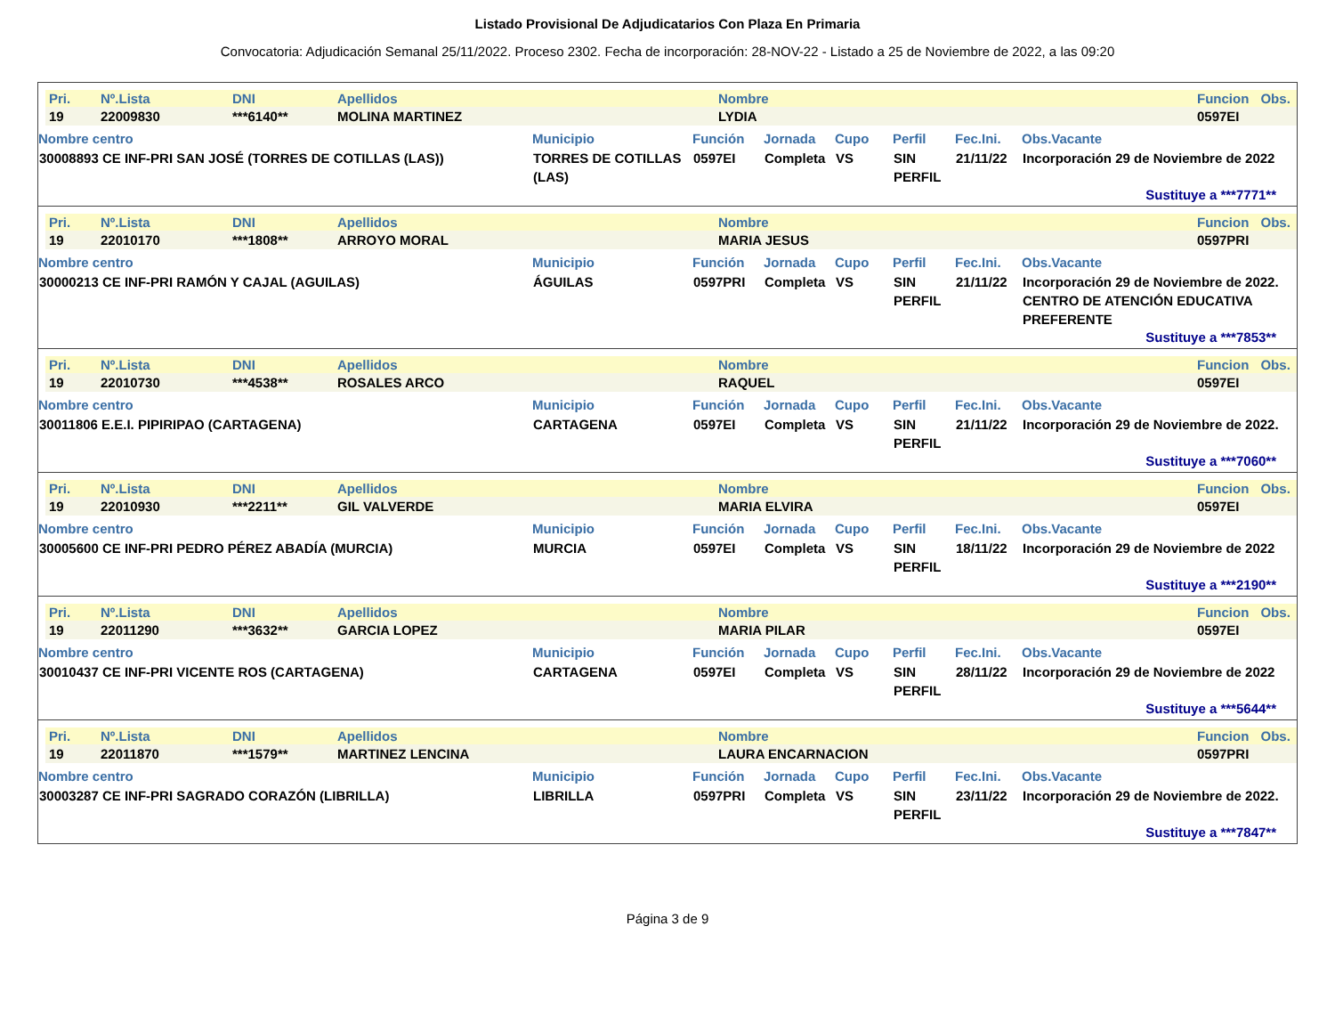Listado Provisional De Adjudicatarios Con Plaza En Primaria
Convocatoria: Adjudicación Semanal 25/11/2022. Proceso 2302. Fecha de incorporación: 28-NOV-22 - Listado a 25 de Noviembre de 2022, a las 09:20
| Pri. | Nº.Lista | DNI | Apellidos | Nombre | Funcion | Obs. |
| --- | --- | --- | --- | --- | --- | --- |
| 19 | 22009830 | ***6140** | MOLINA MARTINEZ | LYDIA | 0597EI | |
| Nombre centro | Municipio | Función | Jornada | Cupo | Perfil | Fec.Ini. | Obs.Vacante |
| --- | --- | --- | --- | --- | --- | --- | --- |
| 30008893 CE INF-PRI SAN JOSÉ (TORRES DE COTILLAS (LAS)) | TORRES DE COTILLAS (LAS) | 0597EI | Completa | VS | SIN PERFIL | 21/11/22 | Incorporación 29 de Noviembre de 2022 |
Sustituye a ***7771**
| Pri. | Nº.Lista | DNI | Apellidos | Nombre | Funcion | Obs. |
| --- | --- | --- | --- | --- | --- | --- |
| 19 | 22010170 | ***1808** | ARROYO MORAL | MARIA JESUS | 0597PRI | |
| Nombre centro | Municipio | Función | Jornada | Cupo | Perfil | Fec.Ini. | Obs.Vacante |
| --- | --- | --- | --- | --- | --- | --- | --- |
| 30000213 CE INF-PRI RAMÓN Y CAJAL (AGUILAS) | ÁGUILAS | 0597PRI | Completa | VS | SIN PERFIL | 21/11/22 | Incorporación 29 de Noviembre de 2022. CENTRO DE ATENCIÓN EDUCATIVA PREFERENTE |
Sustituye a ***7853**
| Pri. | Nº.Lista | DNI | Apellidos | Nombre | Funcion | Obs. |
| --- | --- | --- | --- | --- | --- | --- |
| 19 | 22010730 | ***4538** | ROSALES ARCO | RAQUEL | 0597EI | |
| Nombre centro | Municipio | Función | Jornada | Cupo | Perfil | Fec.Ini. | Obs.Vacante |
| --- | --- | --- | --- | --- | --- | --- | --- |
| 30011806 E.E.I. PIPIRIPAO (CARTAGENA) | CARTAGENA | 0597EI | Completa | VS | SIN PERFIL | 21/11/22 | Incorporación 29 de Noviembre de 2022. |
Sustituye a ***7060**
| Pri. | Nº.Lista | DNI | Apellidos | Nombre | Funcion | Obs. |
| --- | --- | --- | --- | --- | --- | --- |
| 19 | 22010930 | ***2211** | GIL VALVERDE | MARIA ELVIRA | 0597EI | |
| Nombre centro | Municipio | Función | Jornada | Cupo | Perfil | Fec.Ini. | Obs.Vacante |
| --- | --- | --- | --- | --- | --- | --- | --- |
| 30005600 CE INF-PRI PEDRO PÉREZ ABADÍA (MURCIA) | MURCIA | 0597EI | Completa | VS | SIN PERFIL | 18/11/22 | Incorporación 29 de Noviembre de 2022 |
Sustituye a ***2190**
| Pri. | Nº.Lista | DNI | Apellidos | Nombre | Funcion | Obs. |
| --- | --- | --- | --- | --- | --- | --- |
| 19 | 22011290 | ***3632** | GARCIA LOPEZ | MARIA PILAR | 0597EI | |
| Nombre centro | Municipio | Función | Jornada | Cupo | Perfil | Fec.Ini. | Obs.Vacante |
| --- | --- | --- | --- | --- | --- | --- | --- |
| 30010437 CE INF-PRI VICENTE ROS (CARTAGENA) | CARTAGENA | 0597EI | Completa | VS | SIN PERFIL | 28/11/22 | Incorporación 29 de Noviembre de 2022 |
Sustituye a ***5644**
| Pri. | Nº.Lista | DNI | Apellidos | Nombre | Funcion | Obs. |
| --- | --- | --- | --- | --- | --- | --- |
| 19 | 22011870 | ***1579** | MARTINEZ LENCINA | LAURA ENCARNACION | 0597PRI | |
| Nombre centro | Municipio | Función | Jornada | Cupo | Perfil | Fec.Ini. | Obs.Vacante |
| --- | --- | --- | --- | --- | --- | --- | --- |
| 30003287 CE INF-PRI SAGRADO CORAZÓN (LIBRILLA) | LIBRILLA | 0597PRI | Completa | VS | SIN PERFIL | 23/11/22 | Incorporación 29 de Noviembre de 2022. |
Sustituye a ***7847**
Página 3 de 9